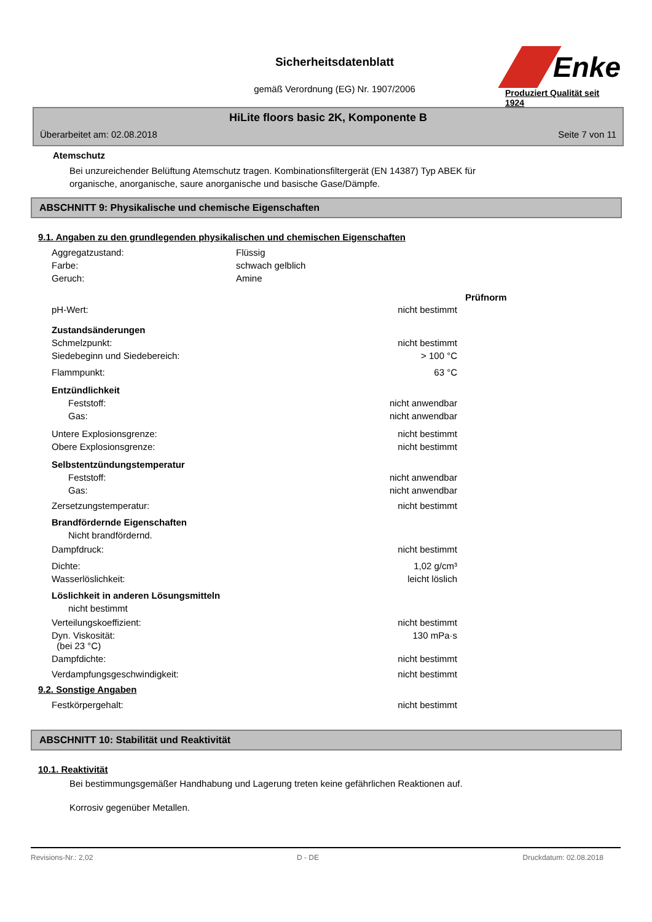Sicherheitsdatenblatt
gemäß Verordnung (EG) Nr. 1907/2006
Enke
Produziert Qualität seit 1924
HiLite floors basic 2K, Komponente B
Überarbeitet am: 02.08.2018 Seite 7 von 11
Atemschutz
Bei unzureichender Belüftung Atemschutz tragen. Kombinationsfiltergerät (EN 14387) Typ ABEK für
organische, anorganische, saure anorganische und basische Gase/Dämpfe.
ABSCHNITT 9: Physikalische und chemische Eigenschaften
9.1. Angaben zu den grundlegenden physikalischen und chemischen Eigenschaften
| Aggregatzustand: | Flüssig | | |
| Farbe: | schwach gelblich | | |
| Geruch: | Amine | | |
| | | | Prüfnorm |
| pH-Wert: | nicht bestimmt | | |
| Zustandsänderungen | | | |
| Schmelzpunkt: | nicht bestimmt | | |
| Siedebeginn und Siedebereich: | > 100 °C | | |
| Flammpunkt: | 63 °C | | |
| Entzündlichkeit | | | |
| Feststoff: | nicht anwendbar | | |
| Gas: | nicht anwendbar | | |
| Untere Explosionsgrenze: | nicht bestimmt | | |
| Obere Explosionsgrenze: | nicht bestimmt | | |
| Selbstentzündungstemperatur | | | |
| Feststoff: | nicht anwendbar | | |
| Gas: | nicht anwendbar | | |
| Zersetzungstemperatur: | nicht bestimmt | | |
| Brandfördernde Eigenschaften | | | |
| Nicht brandfördernd. | | | |
| Dampfdruck: | nicht bestimmt | | |
| Dichte: | 1,02 g/cm³ | | |
| Wasserlöslichkeit: | leicht löslich | | |
| Löslichkeit in anderen Lösungsmitteln | | | |
| nicht bestimmt | | | |
| Verteilungskoeffizient: | nicht bestimmt | | |
| Dyn. Viskosität: (bei 23 °C) | 130 mPa·s | | |
| Dampfdichte: | nicht bestimmt | | |
| Verdampfungsgeschwindigkeit: | nicht bestimmt | | |
9.2. Sonstige Angaben
| Festkörpergehalt: | nicht bestimmt |
ABSCHNITT 10: Stabilität und Reaktivität
10.1. Reaktivität
Bei bestimmungsgemäßer Handhabung und Lagerung treten keine gefährlichen Reaktionen auf.
Korrosiv gegenüber Metallen.
Revisions-Nr.: 2,02 D - DE Druckdatum: 02.08.2018